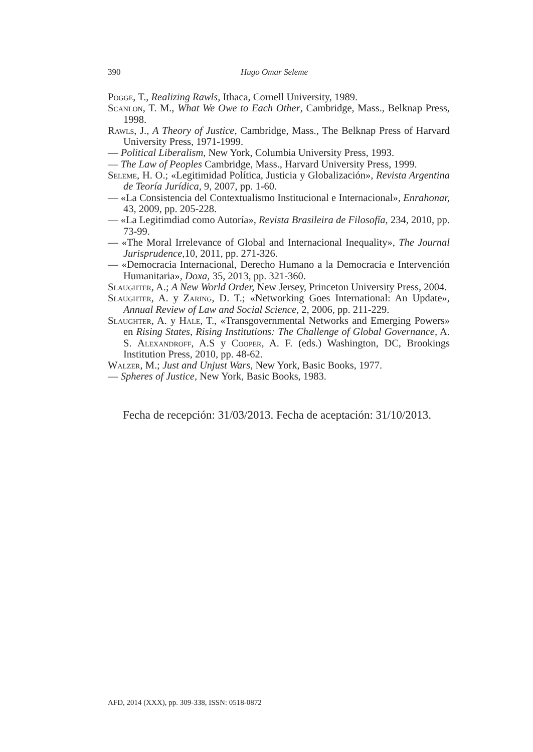390 Hugo Omar Seleme
Pogge, T., Realizing Rawls, Ithaca, Cornell University, 1989.
Scanlon, T. M., What We Owe to Each Other, Cambridge, Mass., Belknap Press, 1998.
Rawls, J., A Theory of Justice, Cambridge, Mass., The Belknap Press of Harvard University Press, 1971-1999.
— Political Liberalism, New York, Columbia University Press, 1993.
— The Law of Peoples Cambridge, Mass., Harvard University Press, 1999.
Seleme, H. O.; «Legitimidad Política, Justicia y Globalización», Revista Argentina de Teoría Jurídica, 9, 2007, pp. 1-60.
— «La Consistencia del Contextualismo Institucional e Internacional», Enrahonar, 43, 2009, pp. 205-228.
— «La Legitimdiad como Autoría», Revista Brasileira de Filosofía, 234, 2010, pp. 73-99.
— «The Moral Irrelevance of Global and Internacional Inequality», The Journal Jurisprudence, 10, 2011, pp. 271-326.
— «Democracia Internacional, Derecho Humano a la Democracia e Intervención Humanitaria», Doxa, 35, 2013, pp. 321-360.
Slaughter, A.; A New World Order, New Jersey, Princeton University Press, 2004.
Slaughter, A. y Zaring, D. T.; «Networking Goes International: An Update», Annual Review of Law and Social Science, 2, 2006, pp. 211-229.
Slaughter, A. y Hale, T., «Transgovernmental Networks and Emerging Powers» en Rising States, Rising Institutions: The Challenge of Global Governance, A. S. Alexandroff, A.S y Cooper, A. F. (eds.) Washington, DC, Brookings Institution Press, 2010, pp. 48-62.
Walzer, M.; Just and Unjust Wars, New York, Basic Books, 1977.
— Spheres of Justice, New York, Basic Books, 1983.
Fecha de recepción: 31/03/2013. Fecha de aceptación: 31/10/2013.
AFD, 2014 (XXX), pp. 309-338, ISSN: 0518-0872